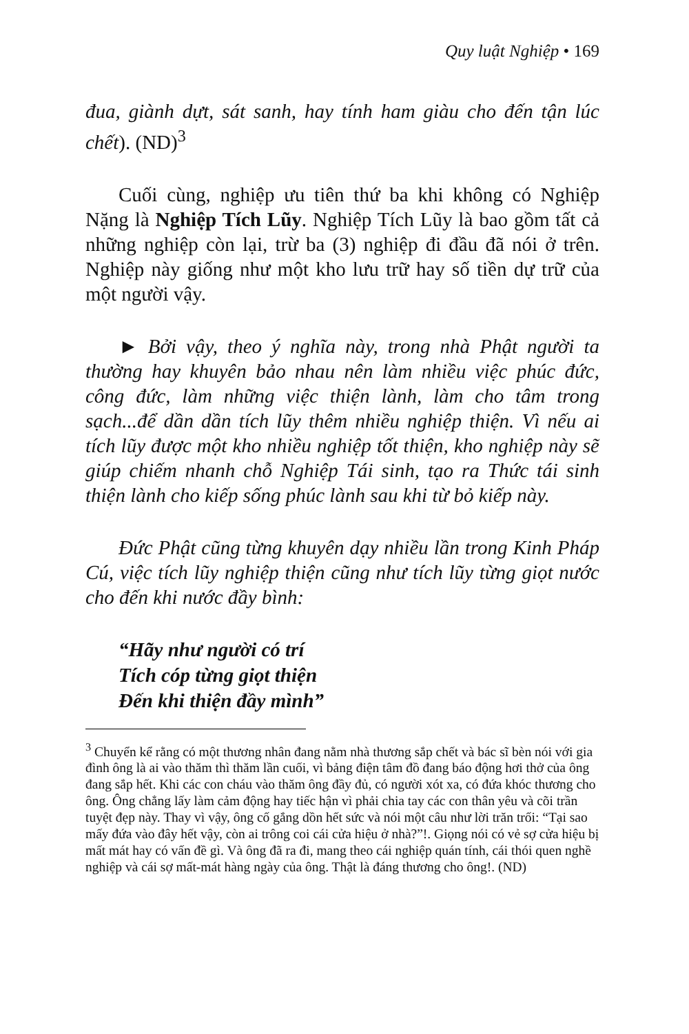Quy luật Nghiệp • 169
đua, giành dựt, sát sanh, hay tính ham giàu cho đến tận lúc chết). (ND)<sup>3</sup>
Cuối cùng, nghiệp ưu tiên thứ ba khi không có Nghiệp Nặng là Nghiệp Tích Lũy. Nghiệp Tích Lũy là bao gồm tất cả những nghiệp còn lại, trừ ba (3) nghiệp đi đầu đã nói ở trên. Nghiệp này giống như một kho lưu trữ hay số tiền dự trữ của một người vậy.
► Bởi vậy, theo ý nghĩa này, trong nhà Phật người ta thường hay khuyên bảo nhau nên làm nhiều việc phúc đức, công đức, làm những việc thiện lành, làm cho tâm trong sạch...để dần dần tích lũy thêm nhiều nghiệp thiện. Vì nếu ai tích lũy được một kho nhiều nghiệp tốt thiện, kho nghiệp này sẽ giúp chiếm nhanh chỗ Nghiệp Tái sinh, tạo ra Thức tái sinh thiện lành cho kiếp sống phúc lành sau khi từ bỏ kiếp này.
Đức Phật cũng từng khuyên dạy nhiều lần trong Kinh Pháp Cú, việc tích lũy nghiệp thiện cũng như tích lũy từng giọt nước cho đến khi nước đầy bình:
“Hãy như người có trí
Tích cóp từng giọt thiện
Đến khi thiện đầy mình”
<sup>3</sup> Chuyển kể rằng có một thương nhân đang nằm nhà thương sắp chết và bác sĩ bèn nói với gia đình ông là ai vào thăm thì thăm lần cuối, vì bảng điện tâm đồ đang báo động hơi thở của ông đang sắp hết. Khi các con cháu vào thăm ông đầy đủ, có người xót xa, có đứa khóc thương cho ông. Ông chẳng lấy làm cảm động hay tiếc hận vì phải chia tay các con thân yêu và cõi trần tuyệt đẹp này. Thay vì vậy, ông cố gắng dồn hết sức và nói một câu như lời trăn trối: “Tại sao mấy đứa vào đây hết vậy, còn ai trông coi cái cửa hiệu ở nhà?”!. Giọng nói có vẻ sợ cửa hiệu bị mất mát hay có vấn đề gì. Và ông đã ra đi, mang theo cái nghiệp quán tính, cái thói quen nghề nghiệp và cái sợ mất-mát hàng ngày của ông. Thật là đáng thương cho ông!. (ND)